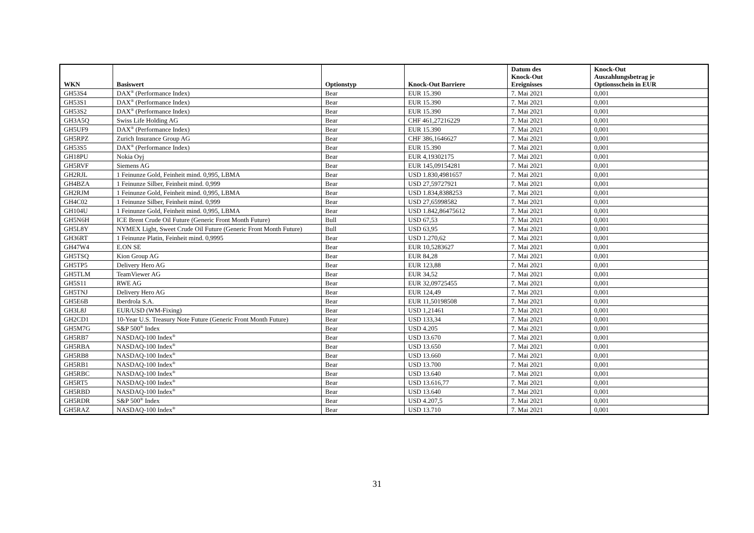| WKN | Basiswert | Optionstyp | Knock-Out Barriere | Datum des Knock-Out Ereignisses | Knock-Out Auszahlungsbetrag je Optionsschein in EUR |
| --- | --- | --- | --- | --- | --- |
| GH53S4 | DAX<sup>®</sup> (Performance Index) | Bear | EUR 15.390 | 7. Mai 2021 | 0,001 |
| GH53S1 | DAX<sup>®</sup> (Performance Index) | Bear | EUR 15.390 | 7. Mai 2021 | 0,001 |
| GH53S2 | DAX<sup>®</sup> (Performance Index) | Bear | EUR 15.390 | 7. Mai 2021 | 0,001 |
| GH3A5Q | Swiss Life Holding AG | Bear | CHF 461,27216229 | 7. Mai 2021 | 0,001 |
| GH5UF9 | DAX<sup>®</sup> (Performance Index) | Bear | EUR 15.390 | 7. Mai 2021 | 0,001 |
| GH5RPZ | Zurich Insurance Group AG | Bear | CHF 386,1646627 | 7. Mai 2021 | 0,001 |
| GH53S5 | DAX<sup>®</sup> (Performance Index) | Bear | EUR 15.390 | 7. Mai 2021 | 0,001 |
| GH18PU | Nokia Oyj | Bear | EUR 4,19302175 | 7. Mai 2021 | 0,001 |
| GH5RVF | Siemens AG | Bear | EUR 145,09154281 | 7. Mai 2021 | 0,001 |
| GH2RJL | 1 Feinunze Gold, Feinheit mind. 0,995, LBMA | Bear | USD 1.830,4981657 | 7. Mai 2021 | 0,001 |
| GH4BZA | 1 Feinunze Silber, Feinheit mind. 0,999 | Bear | USD 27,59727921 | 7. Mai 2021 | 0,001 |
| GH2RJM | 1 Feinunze Gold, Feinheit mind. 0,995, LBMA | Bear | USD 1.834,8388253 | 7. Mai 2021 | 0,001 |
| GH4C02 | 1 Feinunze Silber, Feinheit mind. 0,999 | Bear | USD 27,65998582 | 7. Mai 2021 | 0,001 |
| GH104U | 1 Feinunze Gold, Feinheit mind. 0,995, LBMA | Bear | USD 1.842,86475612 | 7. Mai 2021 | 0,001 |
| GH5N6H | ICE Brent Crude Oil Future (Generic Front Month Future) | Bull | USD 67,53 | 7. Mai 2021 | 0,001 |
| GH5L8Y | NYMEX Light, Sweet Crude Oil Future (Generic Front Month Future) | Bull | USD 63,95 | 7. Mai 2021 | 0,001 |
| GH36RT | 1 Feinunze Platin, Feinheit mind. 0,9995 | Bear | USD 1.270,62 | 7. Mai 2021 | 0,001 |
| GH47W4 | E.ON SE | Bear | EUR 10,5283627 | 7. Mai 2021 | 0,001 |
| GH5TSQ | Kion Group AG | Bear | EUR 84,28 | 7. Mai 2021 | 0,001 |
| GH5TP5 | Delivery Hero AG | Bear | EUR 123,88 | 7. Mai 2021 | 0,001 |
| GH5TLM | TeamViewer AG | Bear | EUR 34,52 | 7. Mai 2021 | 0,001 |
| GH5S11 | RWE AG | Bear | EUR 32,09725455 | 7. Mai 2021 | 0,001 |
| GH5TNJ | Delivery Hero AG | Bear | EUR 124,49 | 7. Mai 2021 | 0,001 |
| GH5E6B | Iberdrola S.A. | Bear | EUR 11,50198508 | 7. Mai 2021 | 0,001 |
| GH3L8J | EUR/USD (WM-Fixing) | Bear | USD 1,21461 | 7. Mai 2021 | 0,001 |
| GH2CD1 | 10-Year U.S. Treasury Note Future (Generic Front Month Future) | Bear | USD 133,34 | 7. Mai 2021 | 0,001 |
| GH5M7G | S&P 500<sup>®</sup> Index | Bear | USD 4.205 | 7. Mai 2021 | 0,001 |
| GH5RB7 | NASDAQ-100 Index<sup>®</sup> | Bear | USD 13.670 | 7. Mai 2021 | 0,001 |
| GH5RBA | NASDAQ-100 Index<sup>®</sup> | Bear | USD 13.650 | 7. Mai 2021 | 0,001 |
| GH5RB8 | NASDAQ-100 Index<sup>®</sup> | Bear | USD 13.660 | 7. Mai 2021 | 0,001 |
| GH5RB1 | NASDAQ-100 Index<sup>®</sup> | Bear | USD 13.700 | 7. Mai 2021 | 0,001 |
| GH5RBC | NASDAQ-100 Index<sup>®</sup> | Bear | USD 13.640 | 7. Mai 2021 | 0,001 |
| GH5RT5 | NASDAQ-100 Index<sup>®</sup> | Bear | USD 13.616,77 | 7. Mai 2021 | 0,001 |
| GH5RBD | NASDAQ-100 Index<sup>®</sup> | Bear | USD 13.640 | 7. Mai 2021 | 0,001 |
| GH5RDR | S&P 500<sup>®</sup> Index | Bear | USD 4.207,5 | 7. Mai 2021 | 0,001 |
| GH5RAZ | NASDAQ-100 Index<sup>®</sup> | Bear | USD 13.710 | 7. Mai 2021 | 0,001 |
31